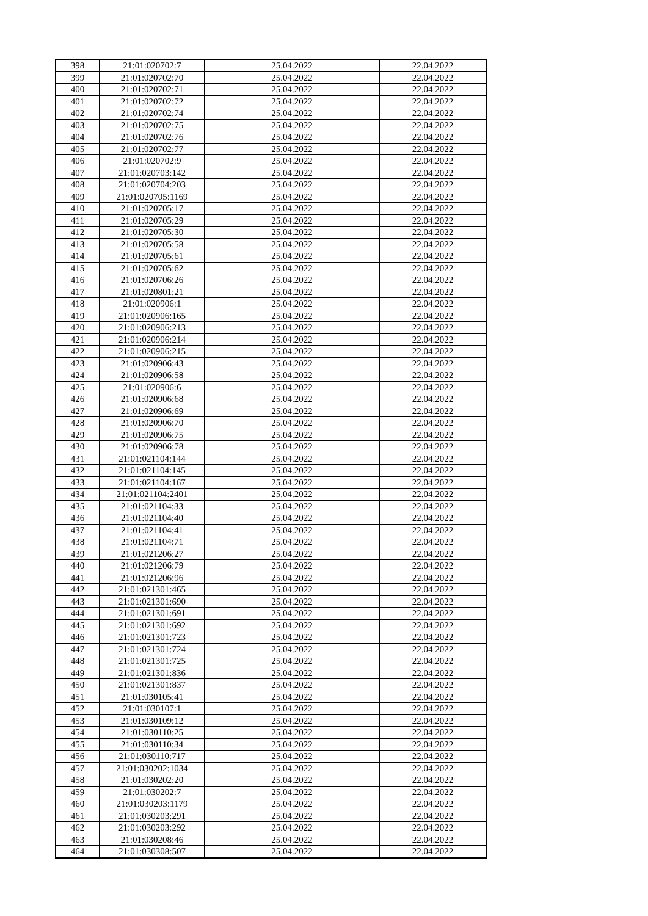| 398 | 21:01:020702:7 | 25.04.2022 | 22.04.2022 |
| 399 | 21:01:020702:70 | 25.04.2022 | 22.04.2022 |
| 400 | 21:01:020702:71 | 25.04.2022 | 22.04.2022 |
| 401 | 21:01:020702:72 | 25.04.2022 | 22.04.2022 |
| 402 | 21:01:020702:74 | 25.04.2022 | 22.04.2022 |
| 403 | 21:01:020702:75 | 25.04.2022 | 22.04.2022 |
| 404 | 21:01:020702:76 | 25.04.2022 | 22.04.2022 |
| 405 | 21:01:020702:77 | 25.04.2022 | 22.04.2022 |
| 406 | 21:01:020702:9 | 25.04.2022 | 22.04.2022 |
| 407 | 21:01:020703:142 | 25.04.2022 | 22.04.2022 |
| 408 | 21:01:020704:203 | 25.04.2022 | 22.04.2022 |
| 409 | 21:01:020705:1169 | 25.04.2022 | 22.04.2022 |
| 410 | 21:01:020705:17 | 25.04.2022 | 22.04.2022 |
| 411 | 21:01:020705:29 | 25.04.2022 | 22.04.2022 |
| 412 | 21:01:020705:30 | 25.04.2022 | 22.04.2022 |
| 413 | 21:01:020705:58 | 25.04.2022 | 22.04.2022 |
| 414 | 21:01:020705:61 | 25.04.2022 | 22.04.2022 |
| 415 | 21:01:020705:62 | 25.04.2022 | 22.04.2022 |
| 416 | 21:01:020706:26 | 25.04.2022 | 22.04.2022 |
| 417 | 21:01:020801:21 | 25.04.2022 | 22.04.2022 |
| 418 | 21:01:020906:1 | 25.04.2022 | 22.04.2022 |
| 419 | 21:01:020906:165 | 25.04.2022 | 22.04.2022 |
| 420 | 21:01:020906:213 | 25.04.2022 | 22.04.2022 |
| 421 | 21:01:020906:214 | 25.04.2022 | 22.04.2022 |
| 422 | 21:01:020906:215 | 25.04.2022 | 22.04.2022 |
| 423 | 21:01:020906:43 | 25.04.2022 | 22.04.2022 |
| 424 | 21:01:020906:58 | 25.04.2022 | 22.04.2022 |
| 425 | 21:01:020906:6 | 25.04.2022 | 22.04.2022 |
| 426 | 21:01:020906:68 | 25.04.2022 | 22.04.2022 |
| 427 | 21:01:020906:69 | 25.04.2022 | 22.04.2022 |
| 428 | 21:01:020906:70 | 25.04.2022 | 22.04.2022 |
| 429 | 21:01:020906:75 | 25.04.2022 | 22.04.2022 |
| 430 | 21:01:020906:78 | 25.04.2022 | 22.04.2022 |
| 431 | 21:01:021104:144 | 25.04.2022 | 22.04.2022 |
| 432 | 21:01:021104:145 | 25.04.2022 | 22.04.2022 |
| 433 | 21:01:021104:167 | 25.04.2022 | 22.04.2022 |
| 434 | 21:01:021104:2401 | 25.04.2022 | 22.04.2022 |
| 435 | 21:01:021104:33 | 25.04.2022 | 22.04.2022 |
| 436 | 21:01:021104:40 | 25.04.2022 | 22.04.2022 |
| 437 | 21:01:021104:41 | 25.04.2022 | 22.04.2022 |
| 438 | 21:01:021104:71 | 25.04.2022 | 22.04.2022 |
| 439 | 21:01:021206:27 | 25.04.2022 | 22.04.2022 |
| 440 | 21:01:021206:79 | 25.04.2022 | 22.04.2022 |
| 441 | 21:01:021206:96 | 25.04.2022 | 22.04.2022 |
| 442 | 21:01:021301:465 | 25.04.2022 | 22.04.2022 |
| 443 | 21:01:021301:690 | 25.04.2022 | 22.04.2022 |
| 444 | 21:01:021301:691 | 25.04.2022 | 22.04.2022 |
| 445 | 21:01:021301:692 | 25.04.2022 | 22.04.2022 |
| 446 | 21:01:021301:723 | 25.04.2022 | 22.04.2022 |
| 447 | 21:01:021301:724 | 25.04.2022 | 22.04.2022 |
| 448 | 21:01:021301:725 | 25.04.2022 | 22.04.2022 |
| 449 | 21:01:021301:836 | 25.04.2022 | 22.04.2022 |
| 450 | 21:01:021301:837 | 25.04.2022 | 22.04.2022 |
| 451 | 21:01:030105:41 | 25.04.2022 | 22.04.2022 |
| 452 | 21:01:030107:1 | 25.04.2022 | 22.04.2022 |
| 453 | 21:01:030109:12 | 25.04.2022 | 22.04.2022 |
| 454 | 21:01:030110:25 | 25.04.2022 | 22.04.2022 |
| 455 | 21:01:030110:34 | 25.04.2022 | 22.04.2022 |
| 456 | 21:01:030110:717 | 25.04.2022 | 22.04.2022 |
| 457 | 21:01:030202:1034 | 25.04.2022 | 22.04.2022 |
| 458 | 21:01:030202:20 | 25.04.2022 | 22.04.2022 |
| 459 | 21:01:030202:7 | 25.04.2022 | 22.04.2022 |
| 460 | 21:01:030203:1179 | 25.04.2022 | 22.04.2022 |
| 461 | 21:01:030203:291 | 25.04.2022 | 22.04.2022 |
| 462 | 21:01:030203:292 | 25.04.2022 | 22.04.2022 |
| 463 | 21:01:030208:46 | 25.04.2022 | 22.04.2022 |
| 464 | 21:01:030308:507 | 25.04.2022 | 22.04.2022 |